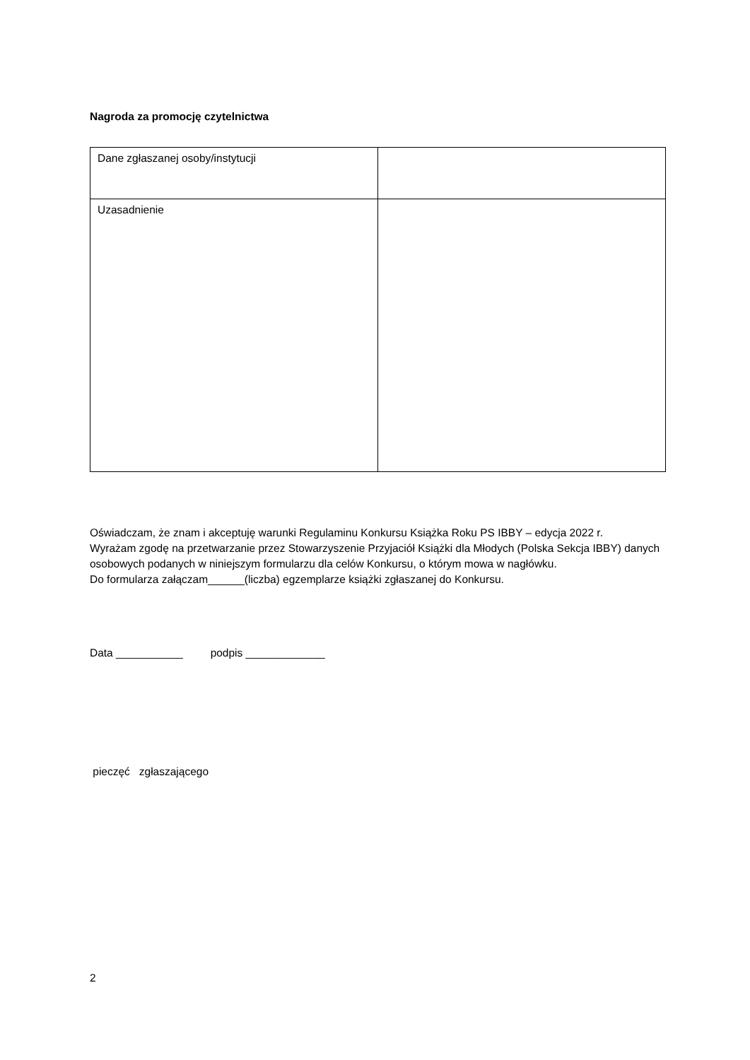Nagroda za promocję czytelnictwa
| Dane zgłaszanej osoby/instytucji | |
| Uzasadnienie | |
Oświadczam, że znam i akceptuję warunki Regulaminu Konkursu Książka Roku PS IBBY – edycja 2022 r.
Wyrażam zgodę na przetwarzanie przez Stowarzyszenie Przyjaciół Książki dla Młodych (Polska Sekcja IBBY) danych osobowych podanych w niniejszym formularzu dla celów Konkursu, o którym mowa w nagłówku.
Do formularza załączam______(liczba) egzemplarze książki zgłaszanej do Konkursu.
Data ___________ podpis _____________
pieczęć zgłaszającego
2